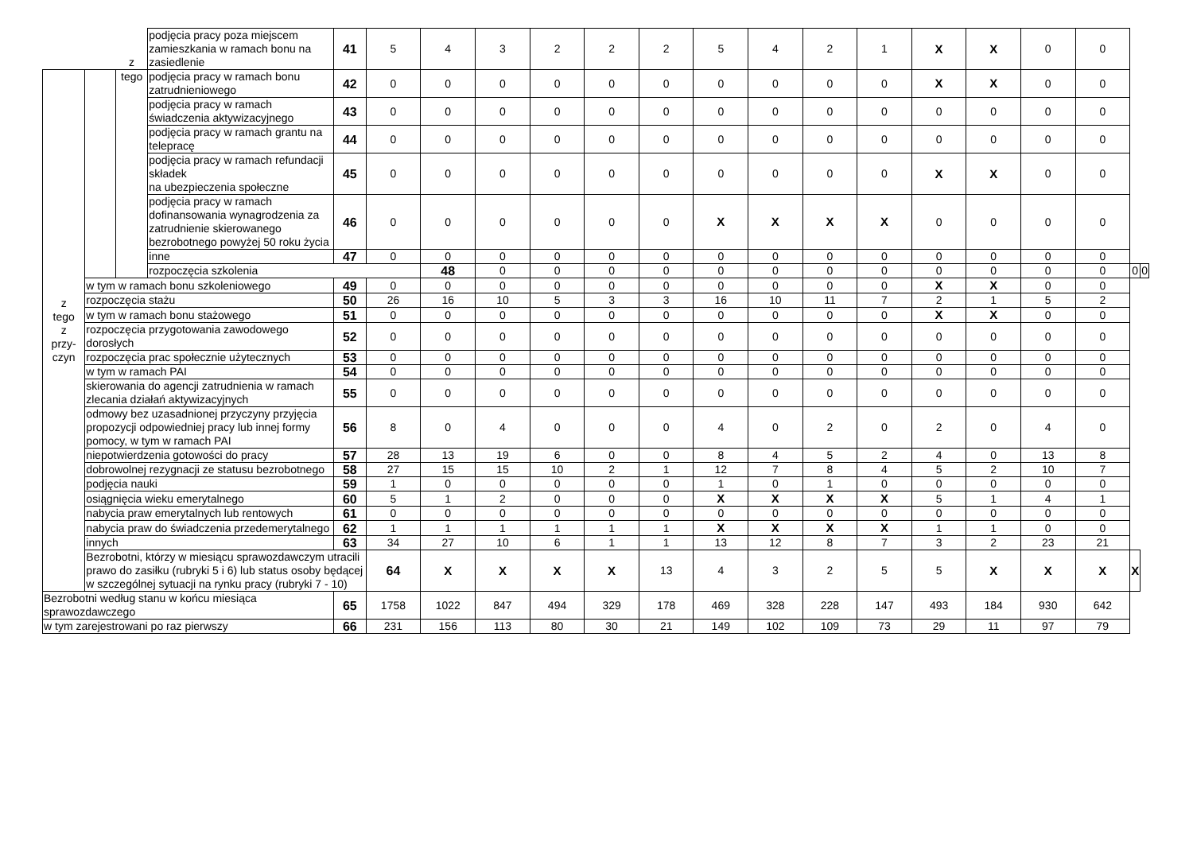| | | z | podjęcia pracy poza miejscem zamieszkania w ramach bonu na zasiedlenie | 41 | 5 | 4 | 3 | 2 | 2 | 2 | 5 | 4 | 2 | 1 | X | X | 0 | 0 | | |
| z tego z przy- czyn | | tego | podjęcia pracy w ramach bonu zatrudnieniowego | 42 | 0 | 0 | 0 | 0 | 0 | 0 | 0 | 0 | 0 | 0 | X | X | 0 | 0 | | |
| | | | podjęcia pracy w ramach świadczenia aktywizacyjnego | 43 | 0 | 0 | 0 | 0 | 0 | 0 | 0 | 0 | 0 | 0 | 0 | 0 | 0 | 0 | | |
| | | | podjęcia pracy w ramach grantu na telepracę | 44 | 0 | 0 | 0 | 0 | 0 | 0 | 0 | 0 | 0 | 0 | 0 | 0 | 0 | 0 | | |
| | | | podjęcia pracy w ramach refundacji składek na ubezpieczenia społeczne | 45 | 0 | 0 | 0 | 0 | 0 | 0 | 0 | 0 | 0 | 0 | X | X | 0 | 0 | | |
| | | | podjęcia pracy w ramach dofinansowania wynagrodzenia za zatrudnienie skierowanego bezrobotnego powyżej 50 roku życia | 46 | 0 | 0 | 0 | 0 | 0 | 0 | X | X | X | X | 0 | 0 | 0 | 0 | | |
| | | | inne | 47 | 0 | 0 | 0 | 0 | 0 | 0 | 0 | 0 | 0 | 0 | 0 | 0 | 0 | 0 | | |
| | | | rozpoczęcia szkolenia | | | 48 | 0 | 0 | 0 | 0 | 0 | 0 | 0 | 0 | 0 | 0 | 0 | 0 | 0 | 0 |
| | w tym w ramach bonu szkoleniowego | | | 49 | 0 | 0 | 0 | 0 | 0 | 0 | 0 | 0 | 0 | 0 | X | X | 0 | 0 | | |
| | rozpoczęcia stażu | | | 50 | 26 | 16 | 10 | 5 | 3 | 3 | 16 | 10 | 11 | 7 | 2 | 1 | 5 | 2 | | |
| | w tym w ramach bonu stażowego | | | 51 | 0 | 0 | 0 | 0 | 0 | 0 | 0 | 0 | 0 | 0 | X | X | 0 | 0 | | |
| | rozpoczęcia przygotowania zawodowego dorosłych | | | 52 | 0 | 0 | 0 | 0 | 0 | 0 | 0 | 0 | 0 | 0 | 0 | 0 | 0 | 0 | | |
| | rozpoczęcia prac społecznie użytecznych | | | 53 | 0 | 0 | 0 | 0 | 0 | 0 | 0 | 0 | 0 | 0 | 0 | 0 | 0 | 0 | | |
| | w tym w ramach PAI | | | 54 | 0 | 0 | 0 | 0 | 0 | 0 | 0 | 0 | 0 | 0 | 0 | 0 | 0 | 0 | | |
| | skierowania do agencji zatrudnienia w ramach zlecania działań aktywizacyjnych | | | 55 | 0 | 0 | 0 | 0 | 0 | 0 | 0 | 0 | 0 | 0 | 0 | 0 | 0 | 0 | | |
| | odmowy bez uzasadnionej przyczyny przyjęcia propozycji odpowiedniej pracy lub innej formy pomocy, w tym w ramach PAI | | | 56 | 8 | 0 | 4 | 0 | 0 | 0 | 4 | 0 | 2 | 0 | 2 | 0 | 4 | 0 | | |
| | niepotwierdzenia gotowości do pracy | | | 57 | 28 | 13 | 19 | 6 | 0 | 0 | 8 | 4 | 5 | 2 | 4 | 0 | 13 | 8 | | |
| | dobrowolnej rezygnacji ze statusu bezrobotnego | | | 58 | 27 | 15 | 15 | 10 | 2 | 1 | 12 | 7 | 8 | 4 | 5 | 2 | 10 | 7 | | |
| | podjęcia nauki | | | 59 | 1 | 0 | 0 | 0 | 0 | 0 | 1 | 0 | 1 | 0 | 0 | 0 | 0 | 0 | | |
| | osiągnięcia wieku emerytalnego | | | 60 | 5 | 1 | 2 | 0 | 0 | 0 | X | X | X | X | 5 | 1 | 4 | 1 | | |
| | nabycia praw emerytalnych lub rentowych | | | 61 | 0 | 0 | 0 | 0 | 0 | 0 | 0 | 0 | 0 | 0 | 0 | 0 | 0 | 0 | | |
| | nabycia praw do świadczenia przedemerytalnego | | | 62 | 1 | 1 | 1 | 1 | 1 | 1 | X | X | X | X | 1 | 1 | 0 | 0 | | |
| | innych | | | 63 | 34 | 27 | 10 | 6 | 1 | 1 | 13 | 12 | 8 | 7 | 3 | 2 | 23 | 21 | | |
| | Bezrobotni, którzy w miesiącu sprawozdawczym utracili prawo do zasiłku (rubryki 5 i 6) lub status osoby będącej w szczególnej sytuacji na rynku pracy (rubryki 7 - 10) | | | | 64 | X | X | X | X | 13 | 4 | 3 | 2 | 5 | 5 | X | X | X | X | |
| Bezrobotni według stanu w końcu miesiąca sprawozdawczego | | | | 65 | 1758 | 1022 | 847 | 494 | 329 | 178 | 469 | 328 | 228 | 147 | 493 | 184 | 930 | 642 | | |
| w tym zarejestrowani po raz pierwszy | | | | 66 | 231 | 156 | 113 | 80 | 30 | 21 | 149 | 102 | 109 | 73 | 29 | 11 | 97 | 79 | | |